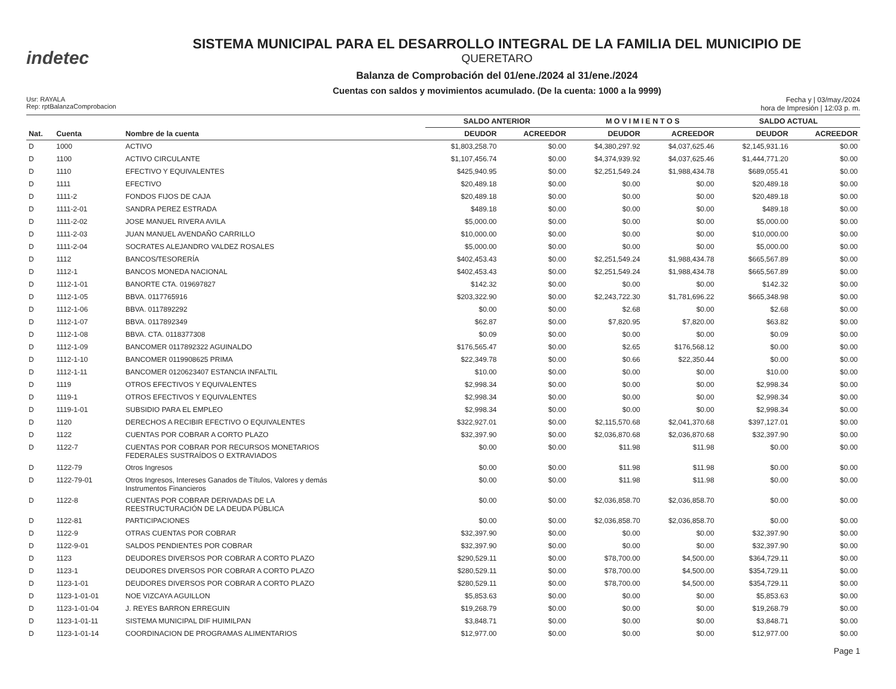indetec
SISTEMA MUNICIPAL PARA EL DESARROLLO INTEGRAL DE LA FAMILIA DEL MUNICIPIO DE
QUERETARO
Balanza de Comprobación del 01/ene./2024 al 31/ene./2024
Cuentas con saldos y movimientos acumulado. (De la cuenta: 1000 a la 9999)
Usr: RAYALA
Rep: rptBalanzaComprobacion
Fecha y | 03/may./2024
hora de Impresión | 12:03 p. m.
| | | | SALDO ANTERIOR | | M O V I M I E N T O S | | SALDO ACTUAL | |
| --- | --- | --- | --- | --- | --- | --- | --- | --- |
| Nat. | Cuenta | Nombre de la cuenta | DEUDOR | ACREEDOR | DEUDOR | ACREEDOR | DEUDOR | ACREEDOR |
| D | 1000 | ACTIVO | $1,803,258.70 | $0.00 | $4,380,297.92 | $4,037,625.46 | $2,145,931.16 | $0.00 |
| D | 1100 | ACTIVO CIRCULANTE | $1,107,456.74 | $0.00 | $4,374,939.92 | $4,037,625.46 | $1,444,771.20 | $0.00 |
| D | 1110 | EFECTIVO Y EQUIVALENTES | $425,940.95 | $0.00 | $2,251,549.24 | $1,988,434.78 | $689,055.41 | $0.00 |
| D | 1111 | EFECTIVO | $20,489.18 | $0.00 | $0.00 | $0.00 | $20,489.18 | $0.00 |
| D | 1111-2 | FONDOS FIJOS DE CAJA | $20,489.18 | $0.00 | $0.00 | $0.00 | $20,489.18 | $0.00 |
| D | 1111-2-01 | SANDRA PEREZ ESTRADA | $489.18 | $0.00 | $0.00 | $0.00 | $489.18 | $0.00 |
| D | 1111-2-02 | JOSE MANUEL RIVERA AVILA | $5,000.00 | $0.00 | $0.00 | $0.00 | $5,000.00 | $0.00 |
| D | 1111-2-03 | JUAN MANUEL AVENDAÑO CARRILLO | $10,000.00 | $0.00 | $0.00 | $0.00 | $10,000.00 | $0.00 |
| D | 1111-2-04 | SOCRATES ALEJANDRO VALDEZ ROSALES | $5,000.00 | $0.00 | $0.00 | $0.00 | $5,000.00 | $0.00 |
| D | 1112 | BANCOS/TESORERÍA | $402,453.43 | $0.00 | $2,251,549.24 | $1,988,434.78 | $665,567.89 | $0.00 |
| D | 1112-1 | BANCOS MONEDA NACIONAL | $402,453.43 | $0.00 | $2,251,549.24 | $1,988,434.78 | $665,567.89 | $0.00 |
| D | 1112-1-01 | BANORTE CTA. 019697827 | $142.32 | $0.00 | $0.00 | $0.00 | $142.32 | $0.00 |
| D | 1112-1-05 | BBVA. 0117765916 | $203,322.90 | $0.00 | $2,243,722.30 | $1,781,696.22 | $665,348.98 | $0.00 |
| D | 1112-1-06 | BBVA. 0117892292 | $0.00 | $0.00 | $2.68 | $0.00 | $2.68 | $0.00 |
| D | 1112-1-07 | BBVA. 0117892349 | $62.87 | $0.00 | $7,820.95 | $7,820.00 | $63.82 | $0.00 |
| D | 1112-1-08 | BBVA. CTA. 0118377308 | $0.09 | $0.00 | $0.00 | $0.00 | $0.09 | $0.00 |
| D | 1112-1-09 | BANCOMER 0117892322 AGUINALDO | $176,565.47 | $0.00 | $2.65 | $176,568.12 | $0.00 | $0.00 |
| D | 1112-1-10 | BANCOMER 0119908625 PRIMA | $22,349.78 | $0.00 | $0.66 | $22,350.44 | $0.00 | $0.00 |
| D | 1112-1-11 | BANCOMER 0120623407 ESTANCIA INFALTIL | $10.00 | $0.00 | $0.00 | $0.00 | $10.00 | $0.00 |
| D | 1119 | OTROS EFECTIVOS Y EQUIVALENTES | $2,998.34 | $0.00 | $0.00 | $0.00 | $2,998.34 | $0.00 |
| D | 1119-1 | OTROS EFECTIVOS Y EQUIVALENTES | $2,998.34 | $0.00 | $0.00 | $0.00 | $2,998.34 | $0.00 |
| D | 1119-1-01 | SUBSIDIO PARA EL EMPLEO | $2,998.34 | $0.00 | $0.00 | $0.00 | $2,998.34 | $0.00 |
| D | 1120 | DERECHOS A RECIBIR EFECTIVO O EQUIVALENTES | $322,927.01 | $0.00 | $2,115,570.68 | $2,041,370.68 | $397,127.01 | $0.00 |
| D | 1122 | CUENTAS POR COBRAR A CORTO PLAZO | $32,397.90 | $0.00 | $2,036,870.68 | $2,036,870.68 | $32,397.90 | $0.00 |
| D | 1122-7 | CUENTAS POR COBRAR POR RECURSOS MONETARIOS FEDERALES SUSTRAÍDOS O EXTRAVIADOS | $0.00 | $0.00 | $11.98 | $11.98 | $0.00 | $0.00 |
| D | 1122-79 | Otros Ingresos | $0.00 | $0.00 | $11.98 | $11.98 | $0.00 | $0.00 |
| D | 1122-79-01 | Otros Ingresos, Intereses Ganados de Títulos, Valores y demás Instrumentos Financieros | $0.00 | $0.00 | $11.98 | $11.98 | $0.00 | $0.00 |
| D | 1122-8 | CUENTAS POR COBRAR DERIVADAS DE LA REESTRUCTURACIÓN DE LA DEUDA PÚBLICA | $0.00 | $0.00 | $2,036,858.70 | $2,036,858.70 | $0.00 | $0.00 |
| D | 1122-81 | PARTICIPACIONES | $0.00 | $0.00 | $2,036,858.70 | $2,036,858.70 | $0.00 | $0.00 |
| D | 1122-9 | OTRAS CUENTAS POR COBRAR | $32,397.90 | $0.00 | $0.00 | $0.00 | $32,397.90 | $0.00 |
| D | 1122-9-01 | SALDOS PENDIENTES POR COBRAR | $32,397.90 | $0.00 | $0.00 | $0.00 | $32,397.90 | $0.00 |
| D | 1123 | DEUDORES DIVERSOS POR COBRAR A CORTO PLAZO | $290,529.11 | $0.00 | $78,700.00 | $4,500.00 | $364,729.11 | $0.00 |
| D | 1123-1 | DEUDORES DIVERSOS POR COBRAR A CORTO PLAZO | $280,529.11 | $0.00 | $78,700.00 | $4,500.00 | $354,729.11 | $0.00 |
| D | 1123-1-01 | DEUDORES DIVERSOS POR COBRAR A CORTO PLAZO | $280,529.11 | $0.00 | $78,700.00 | $4,500.00 | $354,729.11 | $0.00 |
| D | 1123-1-01-01 | NOE VIZCAYA AGUILLON | $5,853.63 | $0.00 | $0.00 | $0.00 | $5,853.63 | $0.00 |
| D | 1123-1-01-04 | J. REYES BARRON ERREGUIN | $19,268.79 | $0.00 | $0.00 | $0.00 | $19,268.79 | $0.00 |
| D | 1123-1-01-11 | SISTEMA MUNICIPAL DIF HUIMILPAN | $3,848.71 | $0.00 | $0.00 | $0.00 | $3,848.71 | $0.00 |
| D | 1123-1-01-14 | COORDINACION DE PROGRAMAS ALIMENTARIOS | $12,977.00 | $0.00 | $0.00 | $0.00 | $12,977.00 | $0.00 |
Page 1